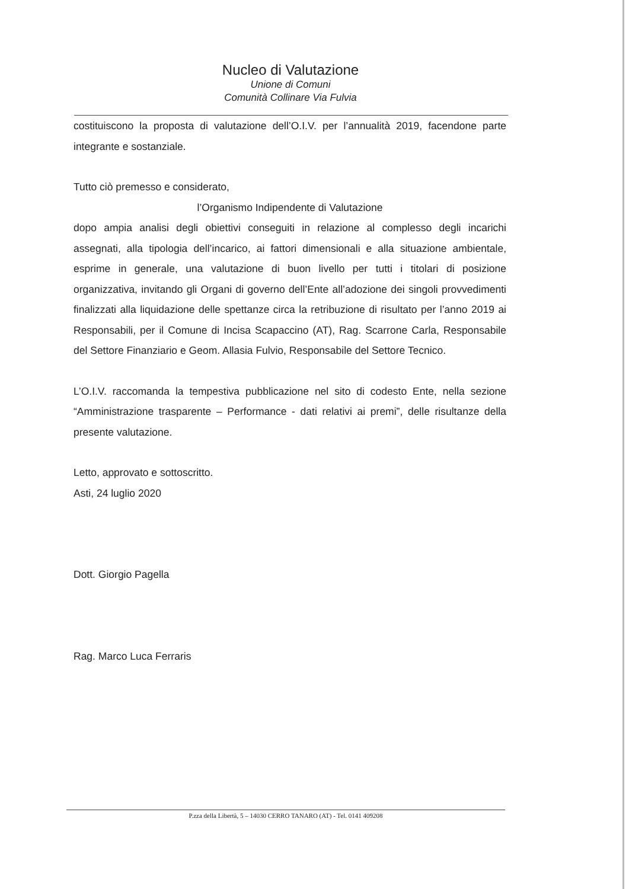Nucleo di Valutazione
Unione di Comuni
Comunità Collinare Via Fulvia
costituiscono la proposta di valutazione dell’O.I.V. per l’annualità 2019, facendone parte integrante e sostanziale.
Tutto ciò premesso e considerato,
l’Organismo Indipendente di Valutazione
dopo ampia analisi degli obiettivi conseguiti in relazione al complesso degli incarichi assegnati, alla tipologia dell’incarico, ai fattori dimensionali e alla situazione ambientale, esprime in generale, una valutazione di buon livello per tutti i titolari di posizione organizzativa, invitando gli Organi di governo dell’Ente all’adozione dei singoli provvedimenti finalizzati alla liquidazione delle spettanze circa la retribuzione di risultato per l’anno 2019 ai Responsabili, per il Comune di Incisa Scapaccino (AT), Rag. Scarrone Carla, Responsabile del Settore Finanziario e Geom. Allasia Fulvio, Responsabile del Settore Tecnico.
L’O.I.V. raccomanda la tempestiva pubblicazione nel sito di codesto Ente, nella sezione “Amministrazione trasparente – Performance - dati relativi ai premi”, delle risultanze della presente valutazione.
Letto, approvato e sottoscritto.
Asti, 24 luglio 2020
Dott. Giorgio Pagella
Rag. Marco Luca Ferraris
P.zza della Libertà, 5 – 14030 CERRO TANARO (AT) - Tel. 0141 409208